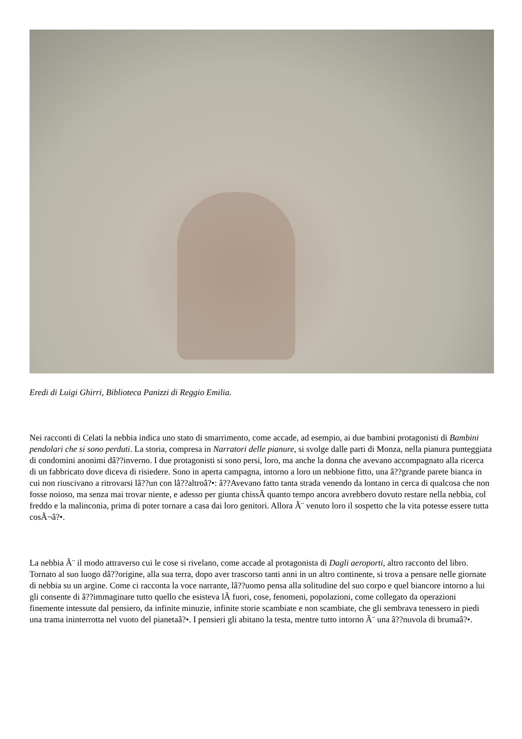Eredi di Luigi Ghirri, Biblioteca Panizzi di Reggio Emilia.
Nei racconti di Celati la nebbia indica uno stato di smarrimento, come accade, ad esempio, ai due bambini protagonisti di Bambini pendolari che si sono perduti. La storia, compresa in Narratori delle pianure, si svolge dalle parti di Monza, nella pianura punteggiata di condomini anonimi dâ??inverno. I due protagonisti si sono persi, loro, ma anche la donna che avevano accompagnato alla ricerca di un fabbricato dove diceva di risiedere. Sono in aperta campagna, intorno a loro un nebbione fitto, una â??grande parete bianca in cui non riuscivano a ritrovarsi lâ??un con lâ??altroâ?•: â??Avevano fatto tanta strada venendo da lontano in cerca di qualcosa che non fosse noioso, ma senza mai trovar niente, e adesso per giunta chissÃ quanto tempo ancora avrebbero dovuto restare nella nebbia, col freddo e la malinconia, prima di poter tornare a casa dai loro genitori. Allora Ã¨ venuto loro il sospetto che la vita potesse essere tutta cosÃ¬â?•.
La nebbia Ã¨ il modo attraverso cui le cose si rivelano, come accade al protagonista di Dagli aeroporti, altro racconto del libro. Tornato al suo luogo dâ??origine, alla sua terra, dopo aver trascorso tanti anni in un altro continente, si trova a pensare nelle giornate di nebbia su un argine. Come ci racconta la voce narrante, lâ??uomo pensa alla solitudine del suo corpo e quel biancore intorno a lui gli consente di â??immaginare tutto quello che esisteva lÃ fuori, cose, fenomeni, popolazioni, come collegato da operazioni finemente intessute dal pensiero, da infinite minuzie, infinite storie scambiate e non scambiate, che gli sembrava tenessero in piedi una trama ininterrotta nel vuoto del pianetaâ?•. I pensieri gli abitano la testa, mentre tutto intorno Ã¨ una â??nuvola di brumaâ?•.